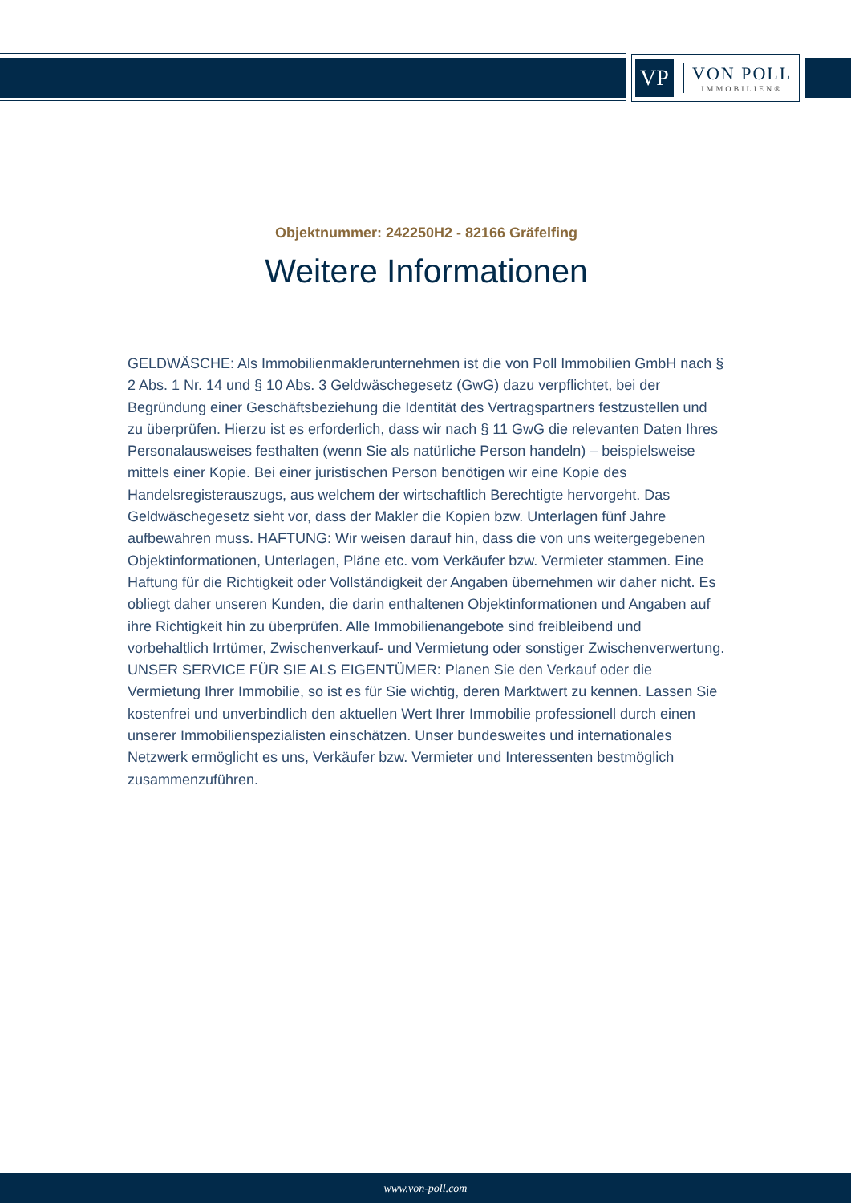VP
VON POLL
IMMOBILIEN®
Objektnummer: 242250H2 - 82166 Gräfelfing
Weitere Informationen
GELDWÄSCHE: Als Immobilienmaklerunternehmen ist die von Poll Immobilien GmbH nach § 2 Abs. 1 Nr. 14 und § 10 Abs. 3 Geldwäschegesetz (GwG) dazu verpflichtet, bei der Begründung einer Geschäftsbeziehung die Identität des Vertragspartners festzustellen und zu überprüfen. Hierzu ist es erforderlich, dass wir nach § 11 GwG die relevanten Daten Ihres Personalausweises festhalten (wenn Sie als natürliche Person handeln) – beispielsweise mittels einer Kopie. Bei einer juristischen Person benötigen wir eine Kopie des Handelsregisterauszugs, aus welchem der wirtschaftlich Berechtigte hervorgeht. Das Geldwäschegesetz sieht vor, dass der Makler die Kopien bzw. Unterlagen fünf Jahre aufbewahren muss. HAFTUNG: Wir weisen darauf hin, dass die von uns weitergegebenen Objektinformationen, Unterlagen, Pläne etc. vom Verkäufer bzw. Vermieter stammen. Eine Haftung für die Richtigkeit oder Vollständigkeit der Angaben übernehmen wir daher nicht. Es obliegt daher unseren Kunden, die darin enthaltenen Objektinformationen und Angaben auf ihre Richtigkeit hin zu überprüfen. Alle Immobilienangebote sind freibleibend und vorbehaltlich Irrtümer, Zwischenverkauf- und Vermietung oder sonstiger Zwischenverwertung. UNSER SERVICE FÜR SIE ALS EIGENTÜMER: Planen Sie den Verkauf oder die Vermietung Ihrer Immobilie, so ist es für Sie wichtig, deren Marktwert zu kennen. Lassen Sie kostenfrei und unverbindlich den aktuellen Wert Ihrer Immobilie professionell durch einen unserer Immobilienspezialisten einschätzen. Unser bundesweites und internationales Netzwerk ermöglicht es uns, Verkäufer bzw. Vermieter und Interessenten bestmöglich zusammenzuführen.
www.von-poll.com